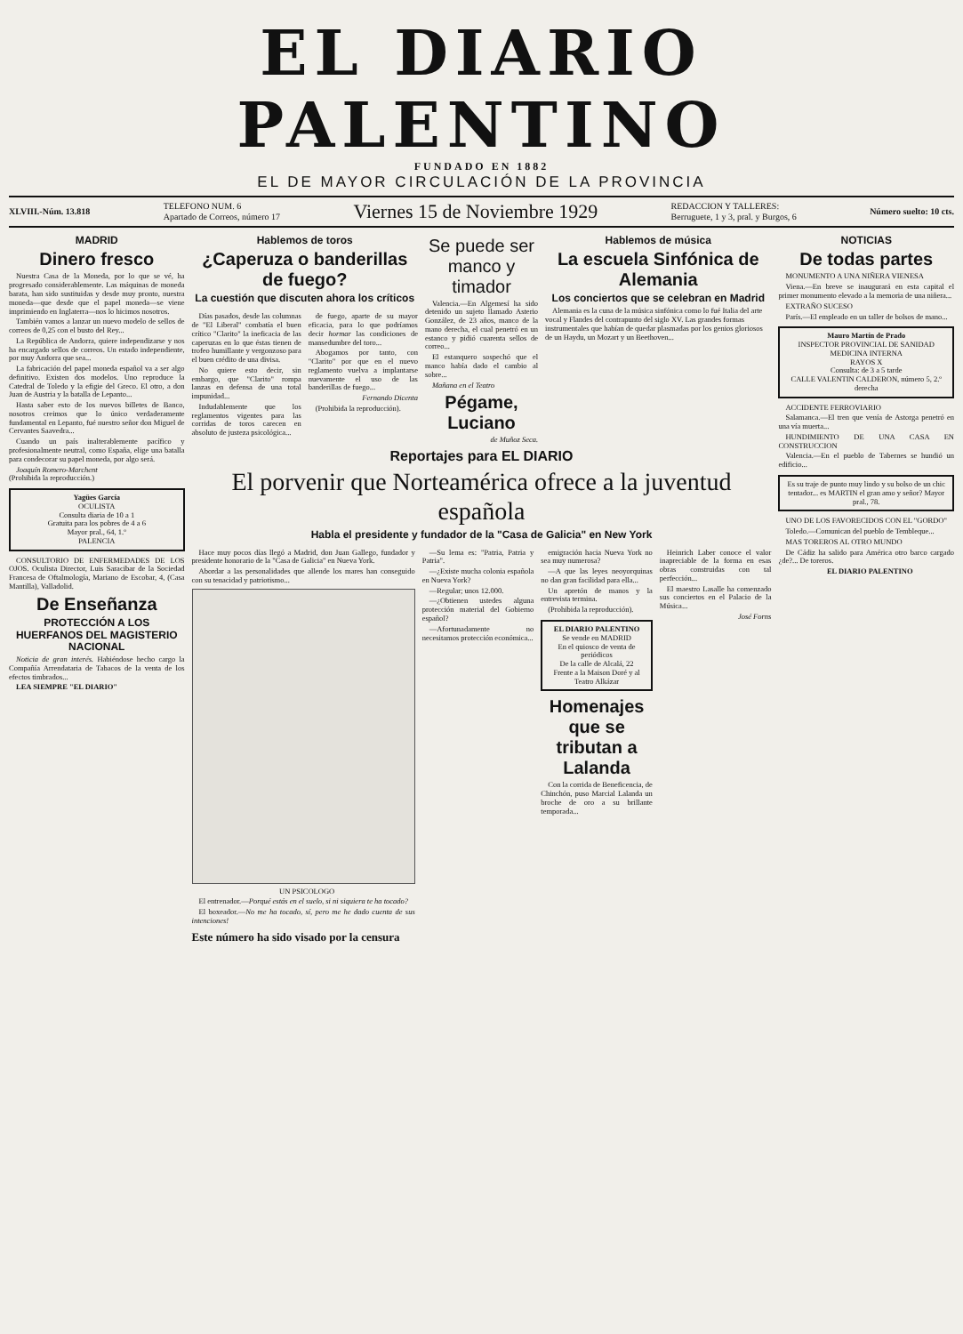EL DIARIO PALENTINO
FUNDADO EN 1882
EL DE MAYOR CIRCULACIÓN DE LA PROVINCIA
XLVIII.-Núm. 13.818 TELEFONO NUM. 6
Apartado de Correos, número 17 Viernes 15 de Noviembre 1929 REDACCION Y TALLERES:
Berruguete, 1 y 3, pral. y Burgos, 6 Número suelto: 10 cts.
MADRID
Dinero fresco
Nuestra Casa de la Moneda, por lo que se vé, ha progresado considerablemente. Las máquinas de moneda barata, han sido sustituidas y desde muy pronto, nuestra moneda—que desde que el papel moneda—se viene imprimiendo en Inglaterra—nos lo hicimos nosotros.
También vamos a lanzar un nuevo modelo de sellos de correos de 0,25 con el busto del Rey...
La República de Andorra, quiere independizarse y nos ha encargado sellos de correos. Un estado independiente, por muy Andorra que sea...
La fabricación del papel moneda español va a ser algo definitivo. Existen dos modelos. Uno reproduce la Catedral de Toledo y la efigie del Greco. El otro, a don Juan de Austria y la batalla de Lepanto...
Hasta saber esto de los nuevos billetes de Banco, nosotros creimos que lo único verdaderamente fundamental en Lepanto, fué nuestro señor don Miguel de Cervantes Saavedra...
Cuando un país inalterablemente pacífico y profesionalmente neutral, como España, elige una batalla para condecorar su papel moneda, por algo será.
Joaquín Romero-Marchent
(Prohibida la reproducción.)
Yagües García
OCULISTA
Consulta diaria de 10 a 1
Gratuita para los pobres de 4 a 6
Mayor pral., 64, 1.º
PALENCIA
CONSULTORIO DE ENFERMEDADES DE LOS OJOS. Oculista Director, Luis Saracibar de la Sociedad Francesa de Oftalmología, Mariano de Escobar, 4, (Casa Mantilla), Valladolid.
De Enseñanza
PROTECCIÓN A LOS HUERFANOS DEL MAGISTERIO NACIONAL
Noticia de gran interés. Habiéndose hecho cargo la Compañía Arrendataria de Tabacos de la venta de los efectos timbrados...
LEA SIEMPRE "EL DIARIO"
Hablemos de toros
¿Caperuza o banderillas de fuego?
La cuestión que discuten ahora los críticos
Días pasados, desde las columnas de "El Liberal" combatía el buen crítico "Clarito" la ineficacia de las caperuzas en lo que éstas tienen de trofeo humillante y vergonzoso para el buen crédito de una divisa.
No quiere esto decir, sin embargo, que "Clarito" rompa lanzas en defensa de una total impunidad...
Indudablemente que los reglamentos vigentes para las corridas de toros carecen en absoluto de justeza psicológica...
de fuego, aparte de su mayor eficacia, para lo que podríamos decir hormar las condiciones de mansedumbre del toro...
Abogamos por tanto, con "Clarito" por que en el nuevo reglamento vuelva a implantarse nuevamente el uso de las banderillas de fuego...
Fernando Dicenta
(Prohibida la reproducción).
Se puede ser manco y timador
Valencia.—En Algemesí ha sido detenido un sujeto llamado Asterio González, de 23 años, manco de la mano derecha, el cual penetró en un estanco y pidió cuarenta sellos de correo...
El estanquero sospechó que el manco había dado el cambio al sobre...
Mañana en el Teatro
Pégame, Luciano
de Muñoz Seca.
Hablemos de música
La escuela Sinfónica de Alemania
Los conciertos que se celebran en Madrid
Alemania es la cuna de la música sinfónica como lo fué Italia del arte vocal y Flandes del contrapunto del siglo XV. Las grandes formas instrumentales que habían de quedar plasmadas por los genios gloriosos de un Haydu, un Mozart y un Beethoven...
Reportajes para EL DIARIO
El porvenir que Norteamérica ofrece a la juventud española
Habla el presidente y fundador de la "Casa de Galicia" en New York
Hace muy pocos días llegó a Madrid, don Juan Gallego, fundador y presidente honorario de la "Casa de Galicia" en Nueva York.
Abordar a las personalidades que allende los mares han conseguido con su tenacidad y patriotismo...
UN PSICOLOGO
El entrenador.—Porqué estás en el suelo, si ni siquiera te ha tocado?
El boxeador.—No me ha tocado, sí, pero me he dado cuenta de sus intenciones!
—Su lema es: "Patria, Patria y Patria".
—¿Existe mucha colonia española en Nueva York?
—Regular; unos 12.000.
—¿Obtienen ustedes alguna protección material del Gobierno español?
—Afortunadamente no necesitamos protección económica...
emigración hacia Nueva York no sea muy numerosa?
—A que las leyes neoyorquinas no dan gran facilidad para ella...
Un apretón de manos y la entrevista termina.
(Prohibida la reproducción).
EL DIARIO PALENTINO
Se vende en MADRID
En el quiosco de venta de periódicos
De la calle de Alcalá, 22
Frente a la Maison Doré y al Teatro Alkázar
Homenajes que se tributan a Lalanda
Con la corrida de Beneficencia, de Chinchón, puso Marcial Lalanda un broche de oro a su brillante temporada...
Heinrich Laber conoce el valor inapreciable de la forma en esas obras construidas con tal perfección...
El maestro Lasalle ha comenzado sus conciertos en el Palacio de la Música...
José Forns
Este número ha sido visado por la censura
NOTICIAS
De todas partes
MONUMENTO A UNA NIÑERA VIENESA
Viena.—En breve se inaugurará en esta capital el primer monumento elevado a la memoria de una niñera...
EXTRAÑO SUCESO
París.—El empleado en un taller de bolsos de mano...
Mauro Martín de Prado
INSPECTOR PROVINCIAL DE SANIDAD
MEDICINA INTERNA
RAYOS X
Consulta: de 3 a 5 tarde
CALLE VALENTIN CALDERON, número 5, 2.º derecha
ACCIDENTE FERROVIARIO
Salamanca.—El tren que venía de Astorga penetró en una vía muerta...
HUNDIMIENTO DE UNA CASA EN CONSTRUCCION
Valencia.—En el pueblo de Tabernes se hundió un edificio...
Es su traje de punto muy lindo y su bolso de un chic tentador... es MARTIN el gran amo y señor? Mayor pral., 78.
UNO DE LOS FAVORECIDOS CON EL "GORDO"
Toledo.—Comunican del pueblo de Tembleque...
MAS TOREROS AL OTRO MUNDO
De Cádiz ha salido para América otro barco cargado ¿de?... De toreros.
EL DIARIO PALENTINO